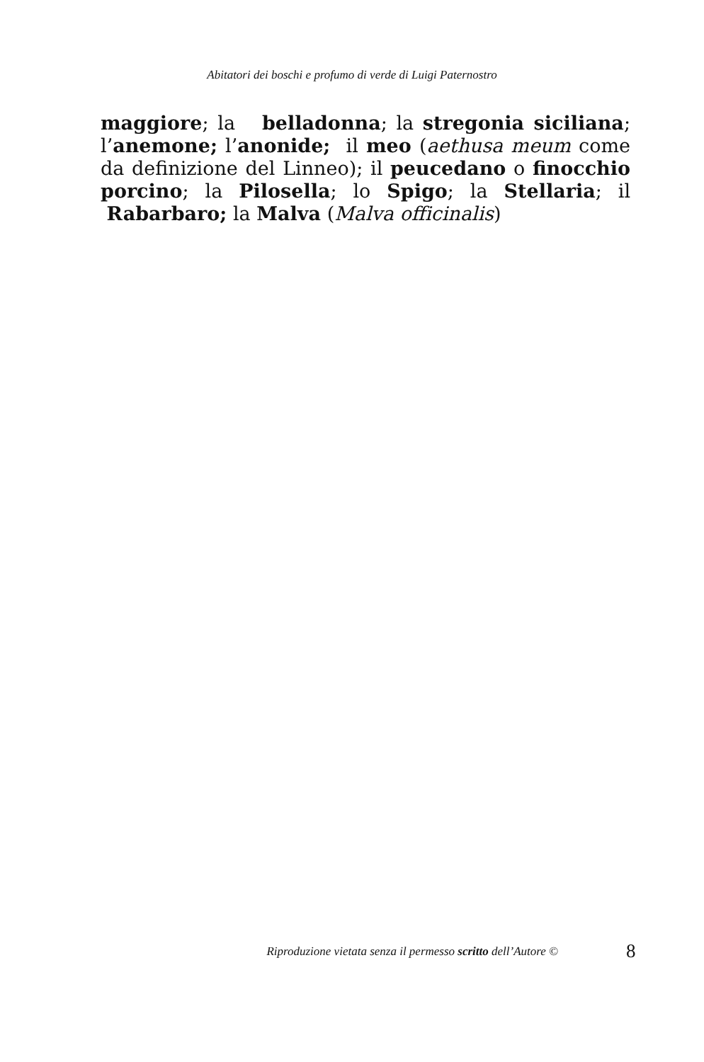Abitatori dei boschi e profumo di verde di Luigi Paternostro
maggiore; la belladonna; la stregonia siciliana; l’anemone; l’anonide; il meo (aethusa meum come da definizione del Linneo); il peucedano o finocchio porcino; la Pilosella; lo Spigo; la Stellaria; il Rabarbaro; la Malva (Malva officinalis)
Riproduzione vietata senza il permesso scritto dell’Autore ©
8